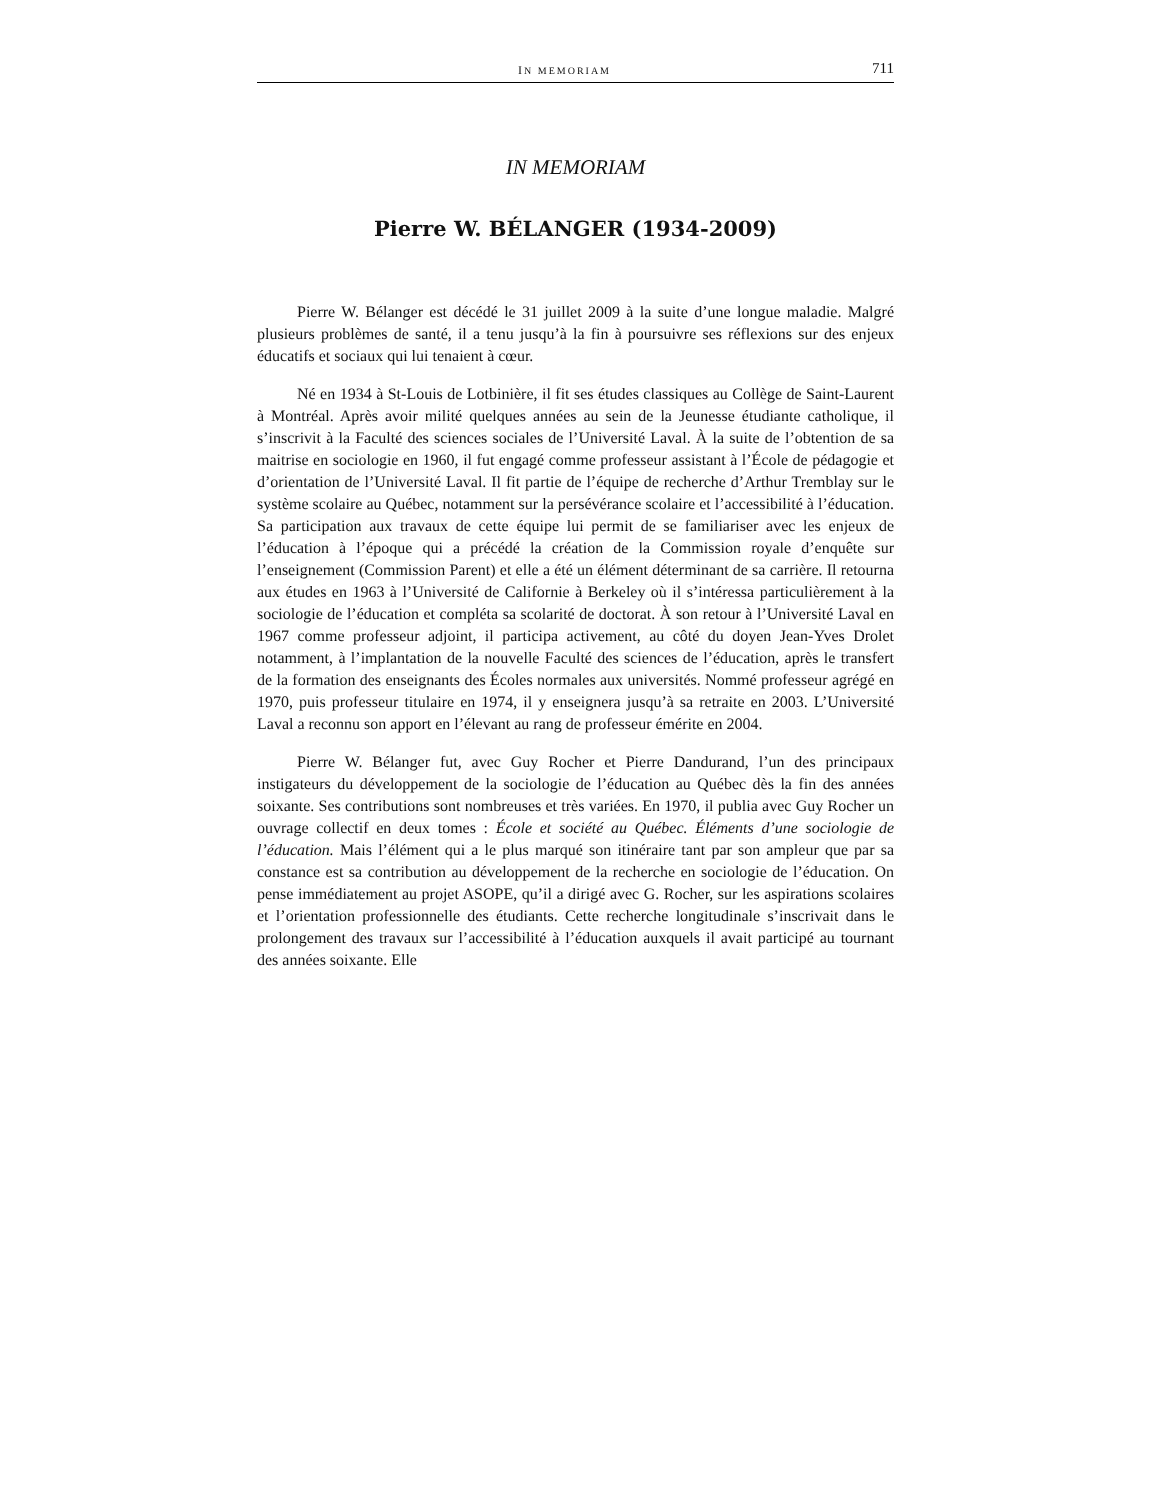IN MEMORIAM 711
IN MEMORIAM
Pierre W. BÉLANGER (1934-2009)
Pierre W. Bélanger est décédé le 31 juillet 2009 à la suite d’une longue maladie. Malgré plusieurs problèmes de santé, il a tenu jusqu’à la fin à poursuivre ses réflexions sur des enjeux éducatifs et sociaux qui lui tenaient à cœur.
Né en 1934 à St-Louis de Lotbinière, il fit ses études classiques au Collège de Saint-Laurent à Montréal. Après avoir milité quelques années au sein de la Jeunesse étudiante catholique, il s’inscrivit à la Faculté des sciences sociales de l’Université Laval. À la suite de l’obtention de sa maitrise en sociologie en 1960, il fut engagé comme professeur assistant à l’École de pédagogie et d’orientation de l’Université Laval. Il fit partie de l’équipe de recherche d’Arthur Tremblay sur le système scolaire au Québec, notamment sur la persévérance scolaire et l’accessibilité à l’éducation. Sa participation aux travaux de cette équipe lui permit de se familiariser avec les enjeux de l’éducation à l’époque qui a précédé la création de la Commission royale d’enquête sur l’enseignement (Commission Parent) et elle a été un élément déterminant de sa carrière. Il retourna aux études en 1963 à l’Université de Californie à Berkeley où il s’intéressa particulièrement à la sociologie de l’éducation et compléta sa scolarité de doctorat. À son retour à l’Université Laval en 1967 comme professeur adjoint, il participa activement, au côté du doyen Jean-Yves Drolet notamment, à l’implantation de la nouvelle Faculté des sciences de l’éducation, après le transfert de la formation des enseignants des Écoles normales aux universités. Nommé professeur agrégé en 1970, puis professeur titulaire en 1974, il y enseignera jusqu’à sa retraite en 2003. L’Université Laval a reconnu son apport en l’élevant au rang de professeur émérite en 2004.
Pierre W. Bélanger fut, avec Guy Rocher et Pierre Dandurand, l’un des principaux instigateurs du développement de la sociologie de l’éducation au Québec dès la fin des années soixante. Ses contributions sont nombreuses et très variées. En 1970, il publia avec Guy Rocher un ouvrage collectif en deux tomes : École et société au Québec. Éléments d’une sociologie de l’éducation. Mais l’élément qui a le plus marqué son itinéraire tant par son ampleur que par sa constance est sa contribution au développement de la recherche en sociologie de l’éducation. On pense immédiatement au projet ASOPE, qu’il a dirigé avec G. Rocher, sur les aspirations scolaires et l’orientation professionnelle des étudiants. Cette recherche longitudinale s’inscrivait dans le prolongement des travaux sur l’accessibilité à l’éducation auxquels il avait participé au tournant des années soixante. Elle